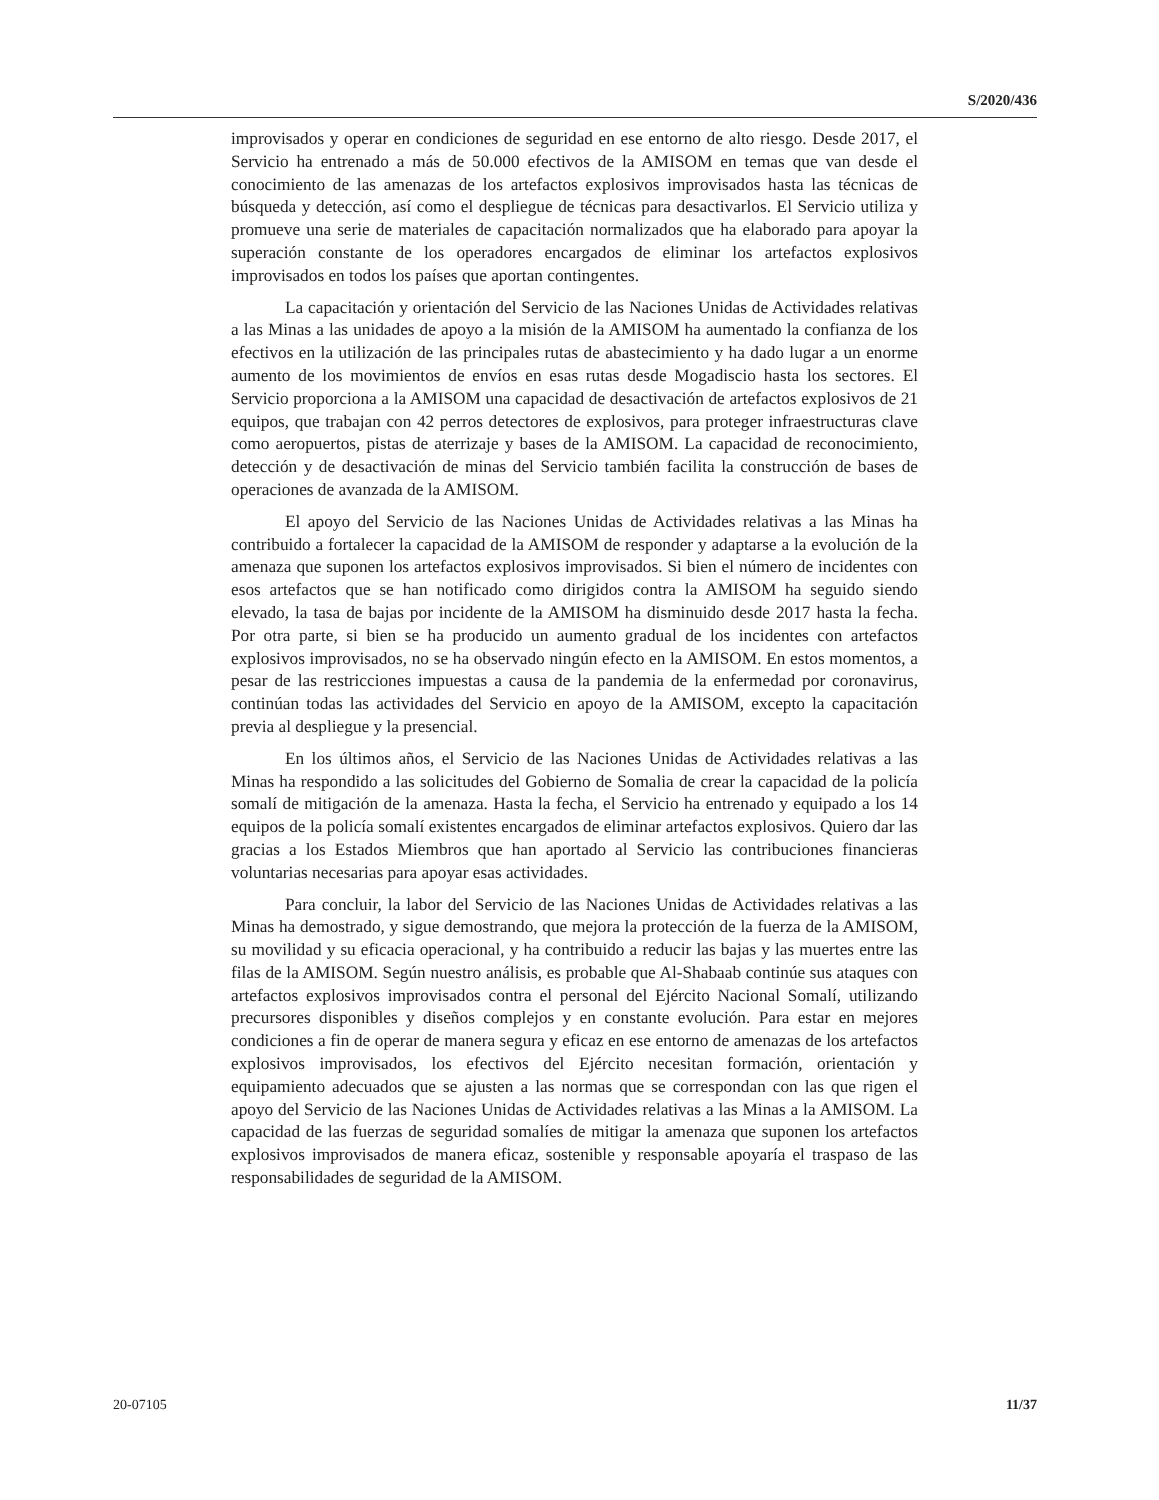S/2020/436
improvisados y operar en condiciones de seguridad en ese entorno de alto riesgo. Desde 2017, el Servicio ha entrenado a más de 50.000 efectivos de la AMISOM en temas que van desde el conocimiento de las amenazas de los artefactos explosivos improvisados hasta las técnicas de búsqueda y detección, así como el despliegue de técnicas para desactivarlos. El Servicio utiliza y promueve una serie de materiales de capacitación normalizados que ha elaborado para apoyar la superación constante de los operadores encargados de eliminar los artefactos explosivos improvisados en todos los países que aportan contingentes.
La capacitación y orientación del Servicio de las Naciones Unidas de Actividades relativas a las Minas a las unidades de apoyo a la misión de la AMISOM ha aumentado la confianza de los efectivos en la utilización de las principales rutas de abastecimiento y ha dado lugar a un enorme aumento de los movimientos de envíos en esas rutas desde Mogadiscio hasta los sectores. El Servicio proporciona a la AMISOM una capacidad de desactivación de artefactos explosivos de 21 equipos, que trabajan con 42 perros detectores de explosivos, para proteger infraestructuras clave como aeropuertos, pistas de aterrizaje y bases de la AMISOM. La capacidad de reconocimiento, detección y de desactivación de minas del Servicio también facilita la construcción de bases de operaciones de avanzada de la AMISOM.
El apoyo del Servicio de las Naciones Unidas de Actividades relativas a las Minas ha contribuido a fortalecer la capacidad de la AMISOM de responder y adaptarse a la evolución de la amenaza que suponen los artefactos explosivos improvisados. Si bien el número de incidentes con esos artefactos que se han notificado como dirigidos contra la AMISOM ha seguido siendo elevado, la tasa de bajas por incidente de la AMISOM ha disminuido desde 2017 hasta la fecha. Por otra parte, si bien se ha producido un aumento gradual de los incidentes con artefactos explosivos improvisados, no se ha observado ningún efecto en la AMISOM. En estos momentos, a pesar de las restricciones impuestas a causa de la pandemia de la enfermedad por coronavirus, continúan todas las actividades del Servicio en apoyo de la AMISOM, excepto la capacitación previa al despliegue y la presencial.
En los últimos años, el Servicio de las Naciones Unidas de Actividades relativas a las Minas ha respondido a las solicitudes del Gobierno de Somalia de crear la capacidad de la policía somalí de mitigación de la amenaza. Hasta la fecha, el Servicio ha entrenado y equipado a los 14 equipos de la policía somalí existentes encargados de eliminar artefactos explosivos. Quiero dar las gracias a los Estados Miembros que han aportado al Servicio las contribuciones financieras voluntarias necesarias para apoyar esas actividades.
Para concluir, la labor del Servicio de las Naciones Unidas de Actividades relativas a las Minas ha demostrado, y sigue demostrando, que mejora la protección de la fuerza de la AMISOM, su movilidad y su eficacia operacional, y ha contribuido a reducir las bajas y las muertes entre las filas de la AMISOM. Según nuestro análisis, es probable que Al-Shabaab continúe sus ataques con artefactos explosivos improvisados contra el personal del Ejército Nacional Somalí, utilizando precursores disponibles y diseños complejos y en constante evolución. Para estar en mejores condiciones a fin de operar de manera segura y eficaz en ese entorno de amenazas de los artefactos explosivos improvisados, los efectivos del Ejército necesitan formación, orientación y equipamiento adecuados que se ajusten a las normas que se correspondan con las que rigen el apoyo del Servicio de las Naciones Unidas de Actividades relativas a las Minas a la AMISOM. La capacidad de las fuerzas de seguridad somalíes de mitigar la amenaza que suponen los artefactos explosivos improvisados de manera eficaz, sostenible y responsable apoyaría el traspaso de las responsabilidades de seguridad de la AMISOM.
20-07105 11/37